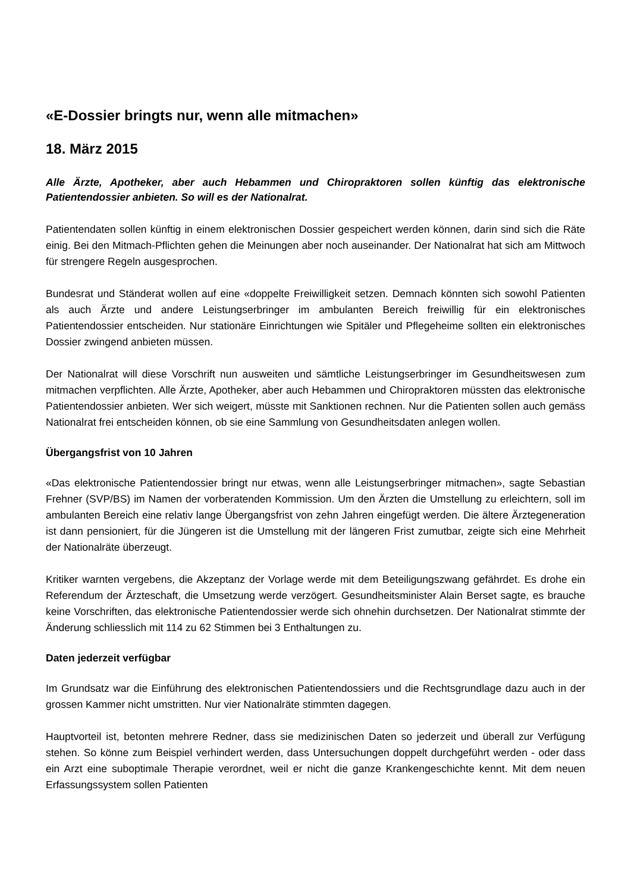«E-Dossier bringts nur, wenn alle mitmachen»
18. März 2015
Alle Ärzte, Apotheker, aber auch Hebammen und Chiropraktoren sollen künftig das elektronische Patientendossier anbieten. So will es der Nationalrat.
Patientendaten sollen künftig in einem elektronischen Dossier gespeichert werden können, darin sind sich die Räte einig. Bei den Mitmach-Pflichten gehen die Meinungen aber noch auseinander. Der Nationalrat hat sich am Mittwoch für strengere Regeln ausgesprochen.
Bundesrat und Ständerat wollen auf eine «doppelte Freiwilligkeit setzen. Demnach könnten sich sowohl Patienten als auch Ärzte und andere Leistungserbringer im ambulanten Bereich freiwillig für ein elektronisches Patientendossier entscheiden. Nur stationäre Einrichtungen wie Spitäler und Pflegeheime sollten ein elektronisches Dossier zwingend anbieten müssen.
Der Nationalrat will diese Vorschrift nun ausweiten und sämtliche Leistungserbringer im Gesundheitswesen zum mitmachen verpflichten. Alle Ärzte, Apotheker, aber auch Hebammen und Chiropraktoren müssten das elektronische Patientendossier anbieten. Wer sich weigert, müsste mit Sanktionen rechnen. Nur die Patienten sollen auch gemäss Nationalrat frei entscheiden können, ob sie eine Sammlung von Gesundheitsdaten anlegen wollen.
Übergangsfrist von 10 Jahren
«Das elektronische Patientendossier bringt nur etwas, wenn alle Leistungserbringer mitmachen», sagte Sebastian Frehner (SVP/BS) im Namen der vorberatenden Kommission. Um den Ärzten die Umstellung zu erleichtern, soll im ambulanten Bereich eine relativ lange Übergangsfrist von zehn Jahren eingefügt werden. Die ältere Ärztegeneration ist dann pensioniert, für die Jüngeren ist die Umstellung mit der längeren Frist zumutbar, zeigte sich eine Mehrheit der Nationalräte überzeugt.
Kritiker warnten vergebens, die Akzeptanz der Vorlage werde mit dem Beteiligungszwang gefährdet. Es drohe ein Referendum der Ärzteschaft, die Umsetzung werde verzögert. Gesundheitsminister Alain Berset sagte, es brauche keine Vorschriften, das elektronische Patientendossier werde sich ohnehin durchsetzen. Der Nationalrat stimmte der Änderung schliesslich mit 114 zu 62 Stimmen bei 3 Enthaltungen zu.
Daten jederzeit verfügbar
Im Grundsatz war die Einführung des elektronischen Patientendossiers und die Rechtsgrundlage dazu auch in der grossen Kammer nicht umstritten. Nur vier Nationalräte stimmten dagegen.
Hauptvorteil ist, betonten mehrere Redner, dass sie medizinischen Daten so jederzeit und überall zur Verfügung stehen. So könne zum Beispiel verhindert werden, dass Untersuchungen doppelt durchgeführt werden - oder dass ein Arzt eine suboptimale Therapie verordnet, weil er nicht die ganze Krankengeschichte kennt. Mit dem neuen Erfassungssystem sollen Patienten